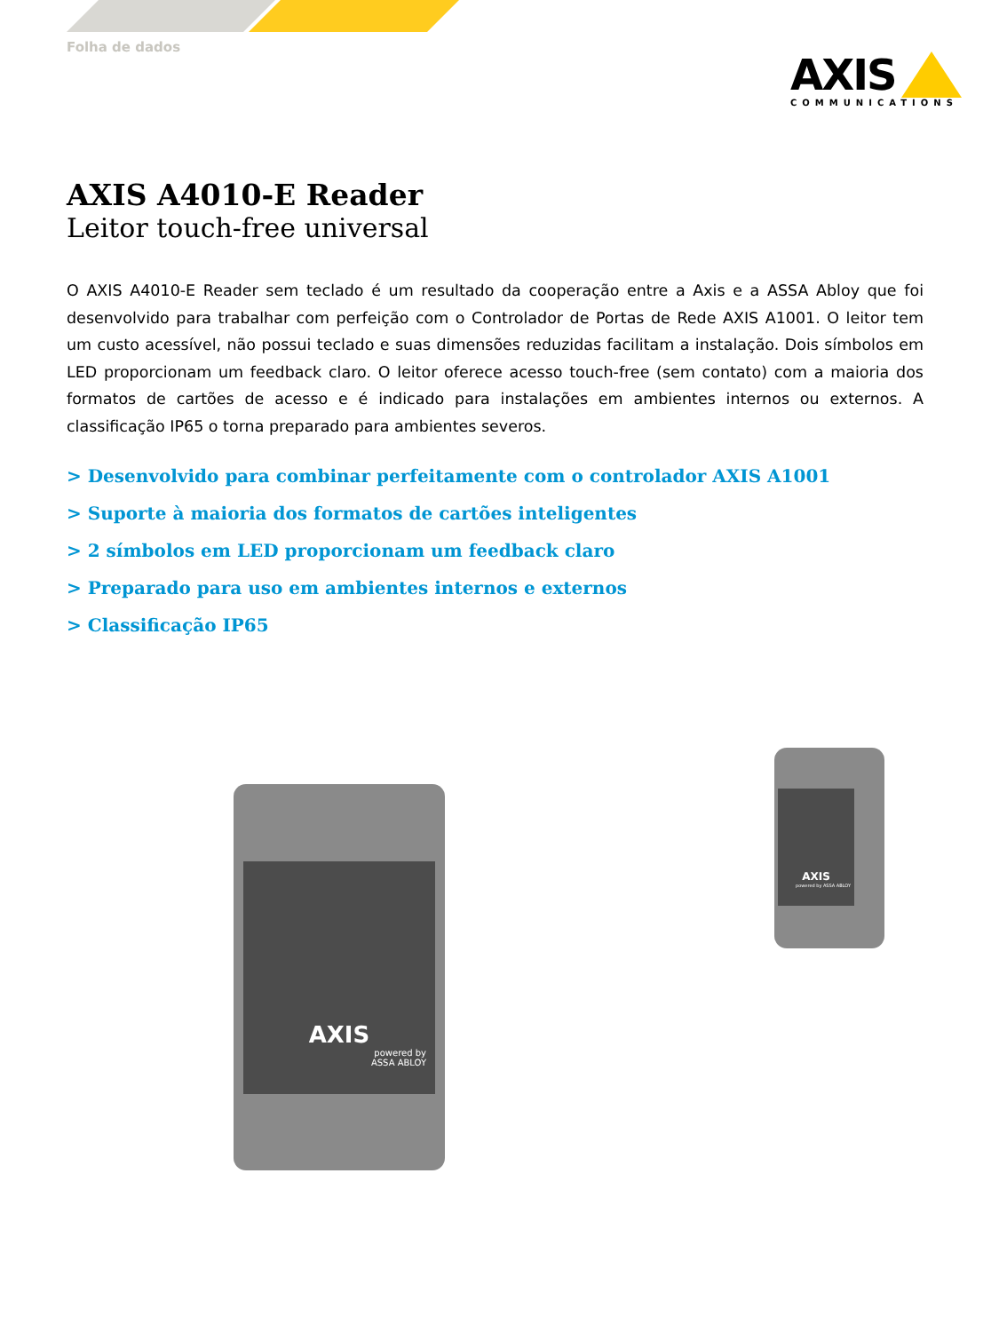Folha de dados
AXIS
COMMUNICATIONS
AXIS A4010-E Reader
Leitor touch-free universal
O AXIS A4010-E Reader sem teclado é um resultado da cooperação entre a Axis e a ASSA Abloy que foi desenvolvido para trabalhar com perfeição com o Controlador de Portas de Rede AXIS A1001. O leitor tem um custo acessível, não possui teclado e suas dimensões reduzidas facilitam a instalação. Dois símbolos em LED proporcionam um feedback claro. O leitor oferece acesso touch-free (sem contato) com a maioria dos formatos de cartões de acesso e é indicado para instalações em ambientes internos ou externos. A classificação IP65 o torna preparado para ambientes severos.
> Desenvolvido para combinar perfeitamente com o controlador AXIS A1001
> Suporte à maioria dos formatos de cartões inteligentes
> 2 símbolos em LED proporcionam um feedback claro
> Preparado para uso em ambientes internos e externos
> Classificação IP65
AXIS
powered by
ASSA ABLOY
AXIS
powered by ASSA ABLOY